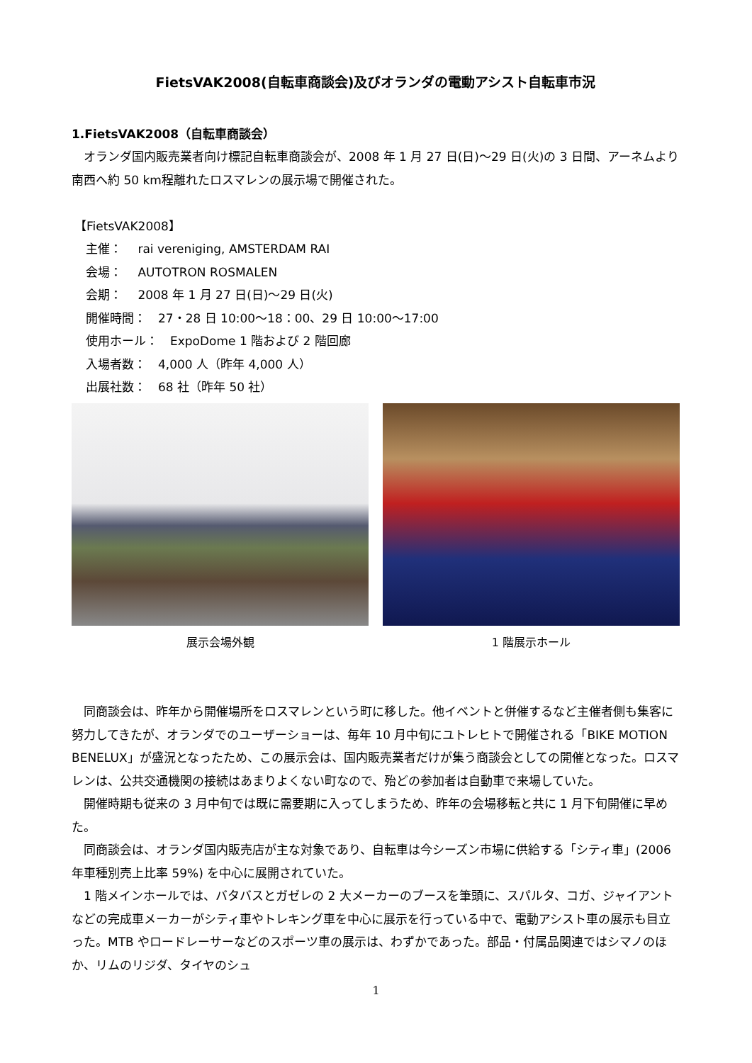FietsVAK2008(自転車商談会)及びオランダの電動アシスト自転車市況
1.FietsVAK2008（自転車商談会）
オランダ国内販売業者向け標記自転車商談会が、2008 年 1 月 27 日(日)～29 日(火)の 3 日間、アーネムより南西へ約 50 km程離れたロスマレンの展示場で開催された。
【FietsVAK2008】
主催：　 rai vereniging, AMSTERDAM RAI
会場：　 AUTOTRON ROSMALEN
会期：　 2008 年 1 月 27 日(日)～29 日(火)
開催時間：　27・28 日 10:00～18：00、29 日 10:00～17:00
使用ホール：　ExpoDome 1 階および 2 階回廊
入場者数：　4,000 人（昨年 4,000 人）
出展社数：　68 社（昨年 50 社）
展示会場外観 1 階展示ホール
同商談会は、昨年から開催場所をロスマレンという町に移した。他イベントと併催するなど主催者側も集客に努力してきたが、オランダでのユーザーショーは、毎年 10 月中旬にユトレヒトで開催される「BIKE MOTION BENELUX」が盛況となったため、この展示会は、国内販売業者だけが集う商談会としての開催となった。ロスマレンは、公共交通機関の接続はあまりよくない町なので、殆どの参加者は自動車で来場していた。
開催時期も従来の 3 月中旬では既に需要期に入ってしまうため、昨年の会場移転と共に 1 月下旬開催に早めた。
同商談会は、オランダ国内販売店が主な対象であり、自転車は今シーズン市場に供給する「シティ車」(2006 年車種別売上比率 59%) を中心に展開されていた。
1 階メインホールでは、バタバスとガゼレの 2 大メーカーのブースを筆頭に、スパルタ、コガ、ジャイアントなどの完成車メーカーがシティ車やトレキング車を中心に展示を行っている中で、電動アシスト車の展示も目立った。MTB やロードレーサーなどのスポーツ車の展示は、わずかであった。部品・付属品関連ではシマノのほか、リムのリジダ、タイヤのシュ
1